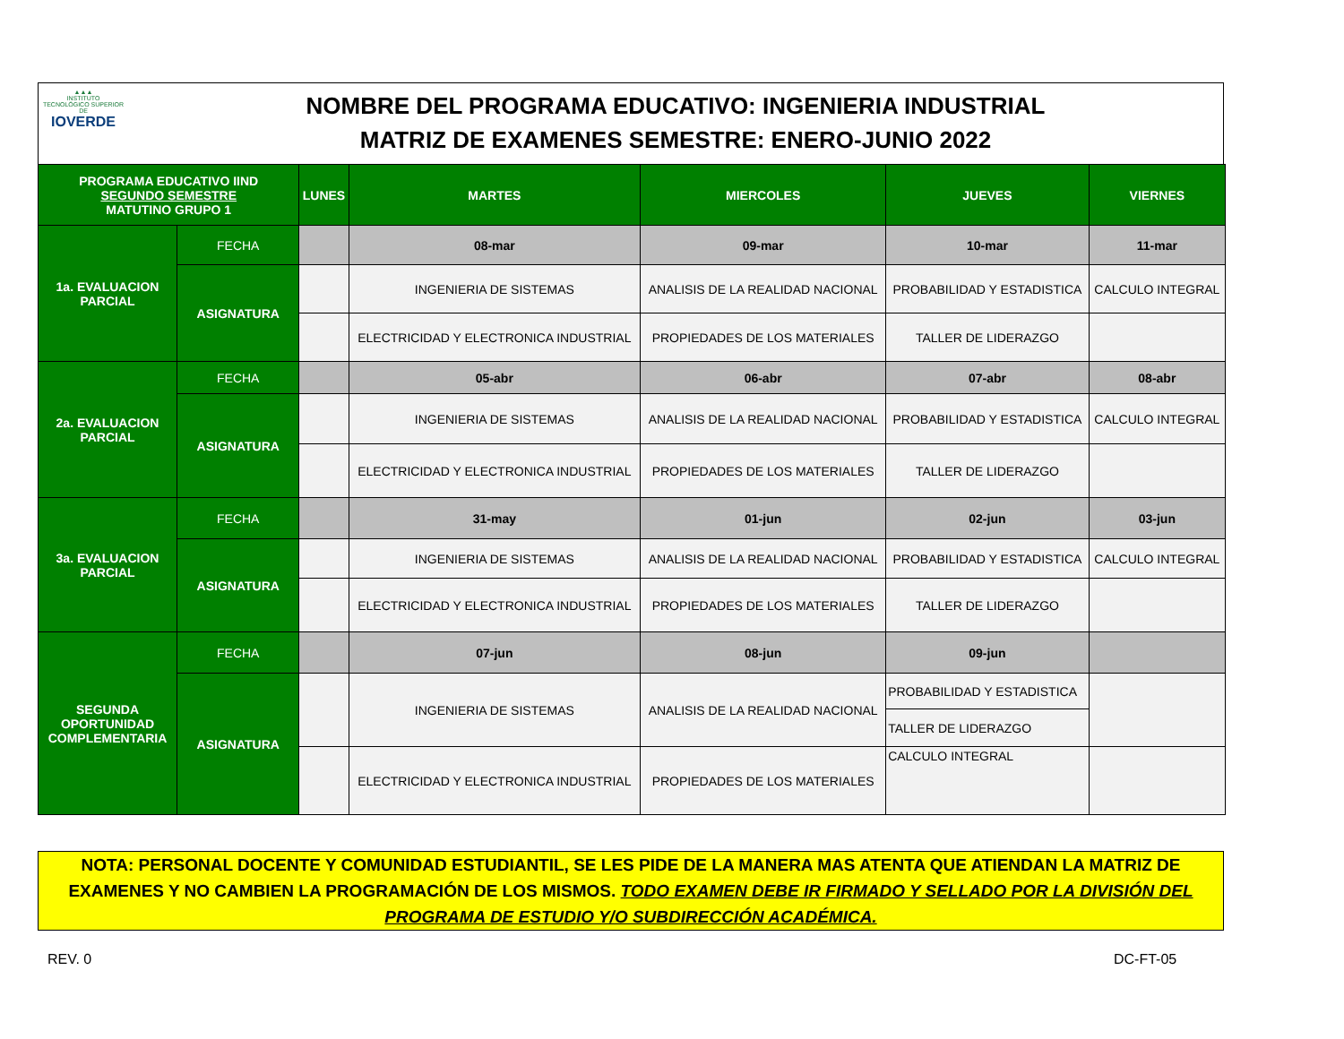▲▲▲
INSTITUTO
TECNOLÓGICO SUPERIOR DE
IOVERDE
NOMBRE DEL PROGRAMA EDUCATIVO: INGENIERIA INDUSTRIAL
MATRIZ DE EXAMENES SEMESTRE: ENERO-JUNIO 2022
| PROGRAMA EDUCATIVO IIND SEGUNDO SEMESTRE MATUTINO GRUPO 1 | | LUNES | MARTES | MIERCOLES | JUEVES | VIERNES |
| --- | --- | --- | --- | --- | --- | --- |
| 1a. EVALUACION PARCIAL | FECHA | | 08-mar | 09-mar | 10-mar | 11-mar |
| | ASIGNATURA | | INGENIERIA DE SISTEMAS | ANALISIS DE LA REALIDAD NACIONAL | PROBABILIDAD Y ESTADISTICA | CALCULO INTEGRAL |
| | | | ELECTRICIDAD Y ELECTRONICA INDUSTRIAL | PROPIEDADES DE LOS MATERIALES | TALLER DE LIDERAZGO | |
| 2a. EVALUACION PARCIAL | FECHA | | 05-abr | 06-abr | 07-abr | 08-abr |
| | ASIGNATURA | | INGENIERIA DE SISTEMAS | ANALISIS DE LA REALIDAD NACIONAL | PROBABILIDAD Y ESTADISTICA | CALCULO INTEGRAL |
| | | | ELECTRICIDAD Y ELECTRONICA INDUSTRIAL | PROPIEDADES DE LOS MATERIALES | TALLER DE LIDERAZGO | |
| 3a. EVALUACION PARCIAL | FECHA | | 31-may | 01-jun | 02-jun | 03-jun |
| | ASIGNATURA | | INGENIERIA DE SISTEMAS | ANALISIS DE LA REALIDAD NACIONAL | PROBABILIDAD Y ESTADISTICA | CALCULO INTEGRAL |
| | | | ELECTRICIDAD Y ELECTRONICA INDUSTRIAL | PROPIEDADES DE LOS MATERIALES | TALLER DE LIDERAZGO | |
| SEGUNDA OPORTUNIDAD COMPLEMENTARIA | FECHA | | 07-jun | 08-jun | 09-jun | |
| | ASIGNATURA | | INGENIERIA DE SISTEMAS | ANALISIS DE LA REALIDAD NACIONAL | PROBABILIDAD Y ESTADISTICA | |
| | | | | | TALLER DE LIDERAZGO | |
| | | | ELECTRICIDAD Y ELECTRONICA INDUSTRIAL | PROPIEDADES DE LOS MATERIALES | CALCULO INTEGRAL | |
NOTA: PERSONAL DOCENTE Y COMUNIDAD ESTUDIANTIL, SE LES PIDE DE LA MANERA MAS ATENTA QUE ATIENDAN LA MATRIZ DE EXAMENES Y NO CAMBIEN LA PROGRAMACIÓN DE LOS MISMOS. TODO EXAMEN DEBE IR FIRMADO Y SELLADO POR LA DIVISIÓN DEL PROGRAMA DE ESTUDIO Y/O SUBDIRECCIÓN ACADÉMICA.
REV. 0 DC-FT-05